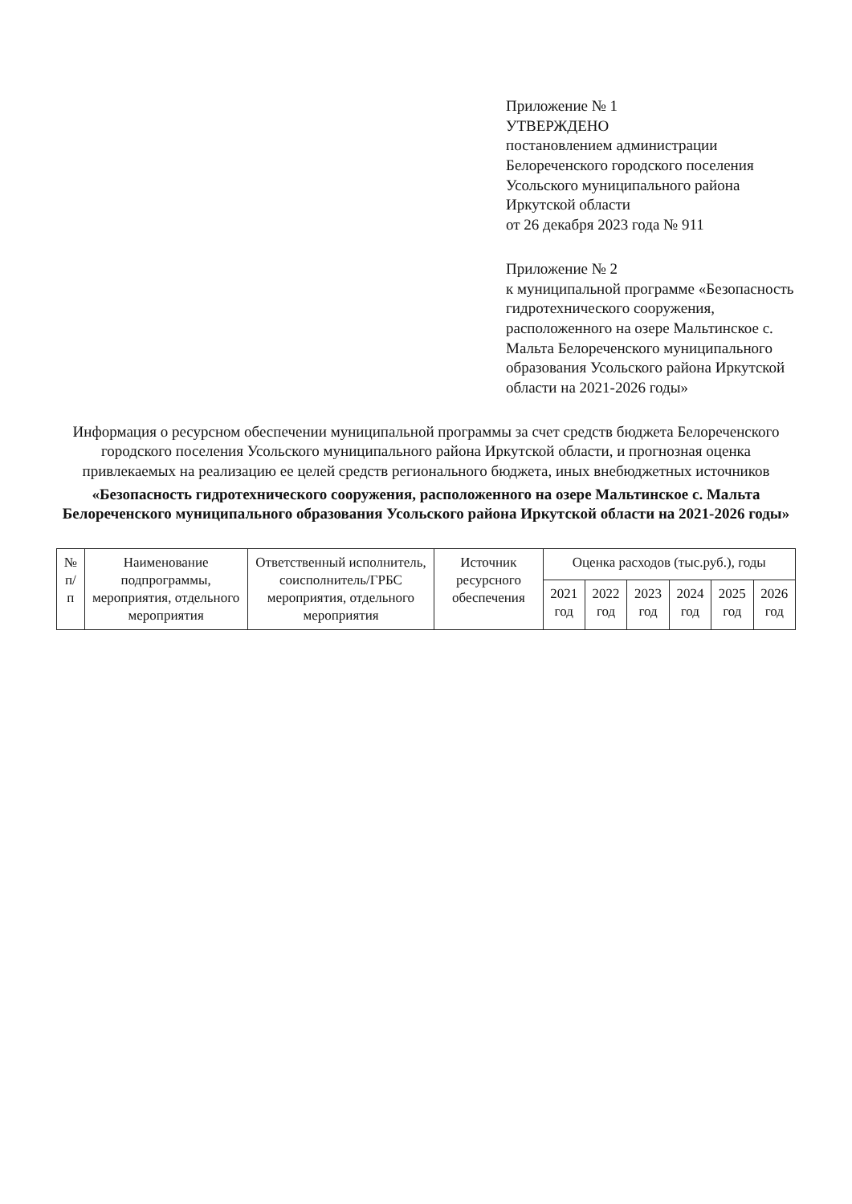Приложение № 1
УТВЕРЖДЕНО
постановлением администрации
Белореченского городского поселения
Усольского муниципального района
Иркутской области
от 26 декабря 2023 года № 911
Приложение № 2
к муниципальной программе «Безопасность гидротехнического сооружения, расположенного на озере Мальтинское с. Мальта Белореченского муниципального образования Усольского района Иркутской области на 2021-2026 годы»
Информация о ресурсном обеспечении муниципальной программы за счет средств бюджета Белореченского городского поселения Усольского муниципального района Иркутской области, и прогнозная оценка привлекаемых на реализацию ее целей средств регионального бюджета, иных внебюджетных источников
«Безопасность гидротехнического сооружения, расположенного на озере Мальтинское с. Мальта Белореченского муниципального образования Усольского района Иркутской области на 2021-2026 годы»
| № п/п | Наименование подпрограммы, мероприятия, отдельного мероприятия | Ответственный исполнитель, соисполнитель/ГРБС мероприятия, отдельного мероприятия | Источник ресурсного обеспечения | Оценка расходов (тыс.руб.), годы | | | | | |
| --- | --- | --- | --- | --- | --- | --- | --- | --- | --- |
| | | | | 2021 год | 2022 год | 2023 год | 2024 год | 2025 год | 2026 год |